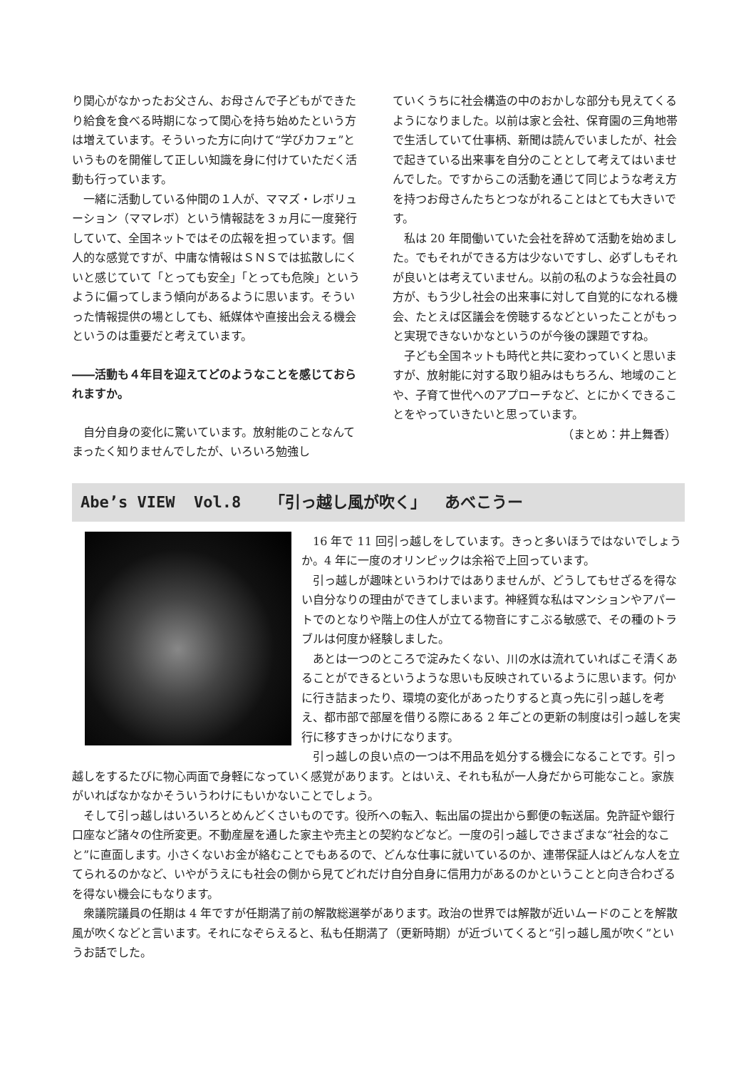り関心がなかったお父さん、お母さんで子どもができたり給食を食べる時期になって関心を持ち始めたという方は増えています。そういった方に向けて“学びカフェ”というものを開催して正しい知識を身に付けていただく活動も行っています。
一緒に活動している仲間の１人が、ママズ・レボリューション（ママレボ）という情報誌を３ヵ月に一度発行していて、全国ネットではその広報を担っています。個人的な感覚ですが、中庸な情報はＳＮＳでは拡散しにくいと感じていて「とっても安全」「とっても危険」というように偏ってしまう傾向があるように思います。そういった情報提供の場としても、紙媒体や直接出会える機会というのは重要だと考えています。
――活動も４年目を迎えてどのようなことを感じておられますか。
自分自身の変化に驚いています。放射能のことなんてまったく知りませんでしたが、いろいろ勉強し
ていくうちに社会構造の中のおかしな部分も見えてくるようになりました。以前は家と会社、保育園の三角地帯で生活していて仕事柄、新聞は読んでいましたが、社会で起きている出来事を自分のこととして考えてはいませんでした。ですからこの活動を通じて同じような考え方を持つお母さんたちとつながれることはとても大きいです。
私は 20 年間働いていた会社を辞めて活動を始めました。でもそれができる方は少ないですし、必ずしもそれが良いとは考えていません。以前の私のような会社員の方が、もう少し社会の出来事に対して自覚的になれる機会、たとえば区議会を傍聴するなどといったことがもっと実現できないかなというのが今後の課題ですね。
子ども全国ネットも時代と共に変わっていくと思いますが、放射能に対する取り組みはもちろん、地域のことや、子育て世代へのアプローチなど、とにかくできることをやっていきたいと思っています。
（まとめ：井上舞香）
Abe’s VIEW Vol.8 「引っ越し風が吹く」 あべこうー
16 年で 11 回引っ越しをしています。きっと多いほうではないでしょうか。4 年に一度のオリンピックは余裕で上回っています。
引っ越しが趣味というわけではありませんが、どうしてもせざるを得ない自分なりの理由ができてしまいます。神経質な私はマンションやアパートでのとなりや階上の住人が立てる物音にすこぶる敏感で、その種のトラブルは何度か経験しました。
あとは一つのところで淀みたくない、川の水は流れていればこそ清くあることができるというような思いも反映されているように思います。何かに行き詰まったり、環境の変化があったりすると真っ先に引っ越しを考え、都市部で部屋を借りる際にある 2 年ごとの更新の制度は引っ越しを実行に移すきっかけになります。
引っ越しの良い点の一つは不用品を処分する機会になることです。引っ越しをするたびに物心両面で身軽になっていく感覚があります。とはいえ、それも私が一人身だから可能なこと。家族がいればなかなかそういうわけにもいかないことでしょう。
そして引っ越しはいろいろとめんどくさいものです。役所への転入、転出届の提出から郵便の転送届。免許証や銀行口座など諸々の住所変更。不動産屋を通した家主や売主との契約などなど。一度の引っ越しでさまざまな“社会的なこと”に直面します。小さくないお金が絡むことでもあるので、どんな仕事に就いているのか、連帯保証人はどんな人を立てられるのかなど、いやがうえにも社会の側から見てどれだけ自分自身に信用力があるのかということと向き合わざるを得ない機会にもなります。
衆議院議員の任期は 4 年ですが任期満了前の解散総選挙があります。政治の世界では解散が近いムードのことを解散風が吹くなどと言います。それになぞらえると、私も任期満了（更新時期）が近づいてくると“引っ越し風が吹く”というお話でした。